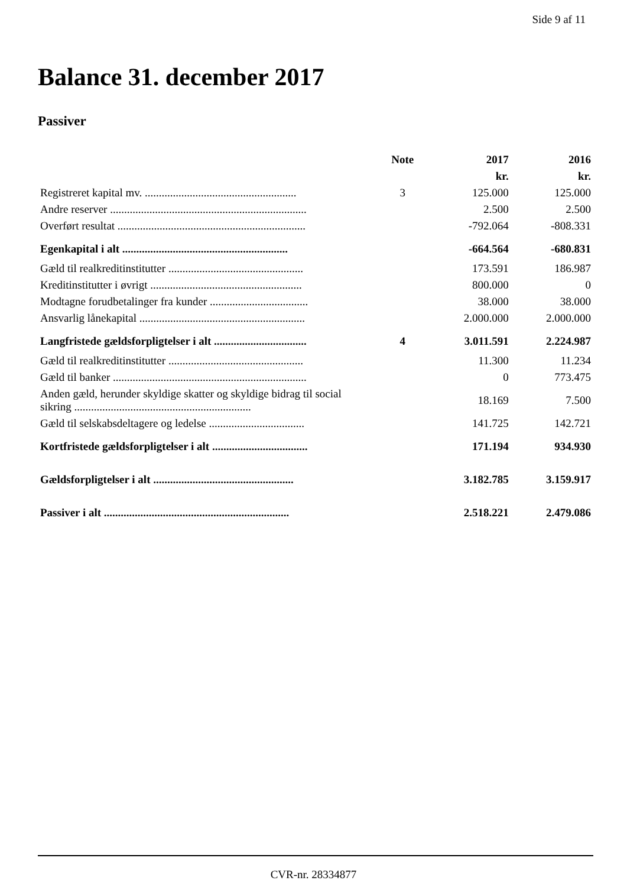Side 9 af 11
Balance 31. december 2017
Passiver
| | Note | 2017 | 2016 |
| --- | --- | --- | --- |
| | | kr. | kr. |
| Registreret kapital mv. ...................................................... | 3 | 125.000 | 125.000 |
| Andre reserver ...................................................................... | | 2.500 | 2.500 |
| Overført resultat ................................................................... | | -792.064 | -808.331 |
| Egenkapital i alt ........................................................... | | -664.564 | -680.831 |
| Gæld til realkreditinstitutter ................................................ | | 173.591 | 186.987 |
| Kreditinstitutter i øvrigt ...................................................... | | 800.000 | 0 |
| Modtagne forudbetalinger fra kunder ................................... | | 38.000 | 38.000 |
| Ansvarlig lånekapital ........................................................... | | 2.000.000 | 2.000.000 |
| Langfristede gældsforpligtelser i alt ................................. | 4 | 3.011.591 | 2.224.987 |
| Gæld til realkreditinstitutter ................................................ | | 11.300 | 11.234 |
| Gæld til banker ..................................................................... | | 0 | 773.475 |
| Anden gæld, herunder skyldige skatter og skyldige bidrag til social sikring ............................................................... | | 18.169 | 7.500 |
| Gæld til selskabsdeltagere og ledelse .................................. | | 141.725 | 142.721 |
| Kortfristede gældsforpligtelser i alt .................................. | | 171.194 | 934.930 |
| Gældsforpligtelser i alt .................................................. | | 3.182.785 | 3.159.917 |
| Passiver i alt .................................................................. | | 2.518.221 | 2.479.086 |
CVR-nr. 28334877